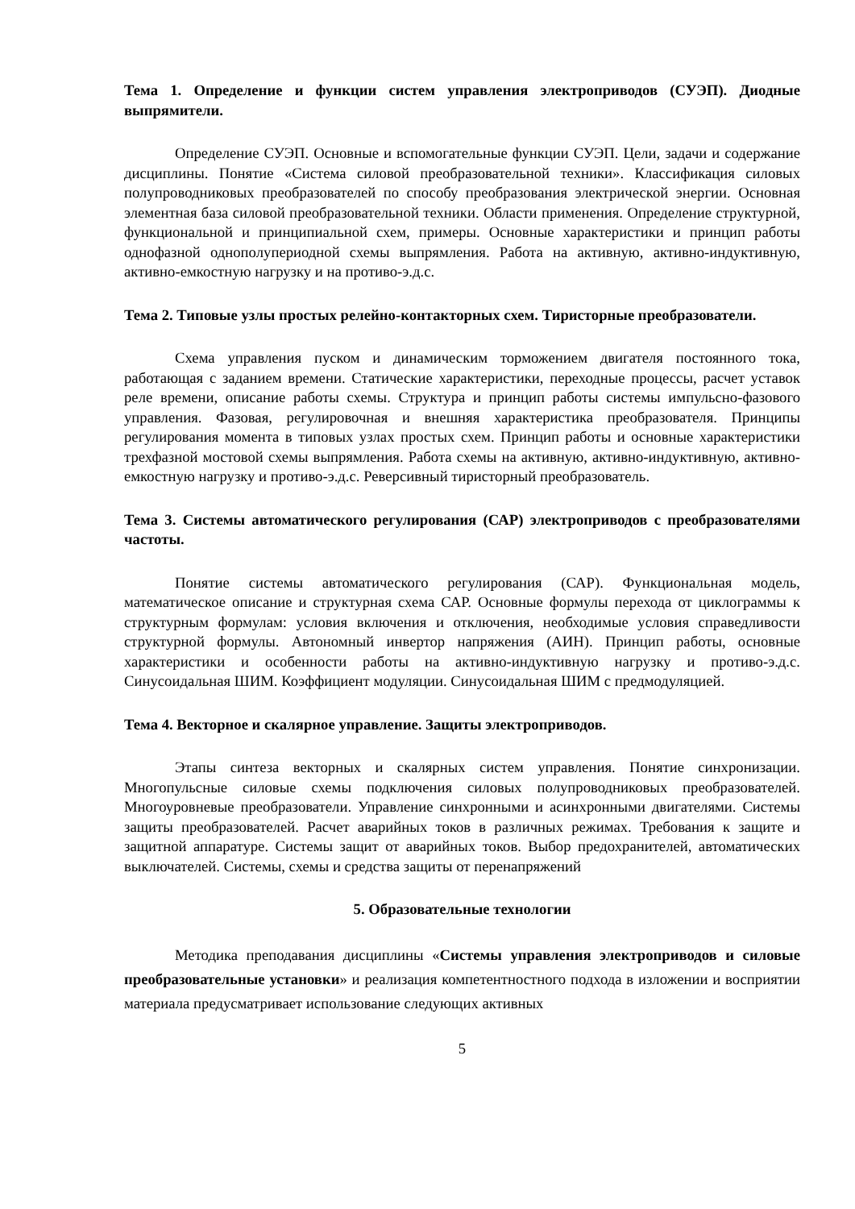Тема 1. Определение и функции систем управления электроприводов (СУЭП). Диодные выпрямители.
Определение СУЭП. Основные и вспомогательные функции СУЭП. Цели, задачи и содержание дисциплины. Понятие «Система силовой преобразовательной техники». Классификация силовых полупроводниковых преобразователей по способу преобразования электрической энергии. Основная элементная база силовой преобразовательной техники. Области применения. Определение структурной, функциональной и принципиальной схем, примеры. Основные характеристики и принцип работы однофазной однополупериодной схемы выпрямления. Работа на активную, активно-индуктивную, активно-емкостную нагрузку и на противо-э.д.с.
Тема 2. Типовые узлы простых релейно-контакторных схем. Тиристорные преобразователи.
Схема управления пуском и динамическим торможением двигателя постоянного тока, работающая с заданием времени. Статические характеристики, переходные процессы, расчет уставок реле времени, описание работы схемы. Структура и принцип работы системы импульсно-фазового управления. Фазовая, регулировочная и внешняя характеристика преобразователя. Принципы регулирования момента в типовых узлах простых схем. Принцип работы и основные характеристики трехфазной мостовой схемы выпрямления. Работа схемы на активную, активно-индуктивную, активно-емкостную нагрузку и противо-э.д.с. Реверсивный тиристорный преобразователь.
Тема 3. Системы автоматического регулирования (САР) электроприводов с преобразователями частоты.
Понятие системы автоматического регулирования (САР). Функциональная модель, математическое описание и структурная схема САР. Основные формулы перехода от циклограммы к структурным формулам: условия включения и отключения, необходимые условия справедливости структурной формулы. Автономный инвертор напряжения (АИН). Принцип работы, основные характеристики и особенности работы на активно-индуктивную нагрузку и противо-э.д.с. Синусоидальная ШИМ. Коэффициент модуляции. Синусоидальная ШИМ с предмодуляцией.
Тема 4. Векторное и скалярное управление. Защиты электроприводов.
Этапы синтеза векторных и скалярных систем управления. Понятие синхронизации. Многопульсные силовые схемы подключения силовых полупроводниковых преобразователей. Многоуровневые преобразователи. Управление синхронными и асинхронными двигателями. Системы защиты преобразователей. Расчет аварийных токов в различных режимах. Требования к защите и защитной аппаратуре. Системы защит от аварийных токов. Выбор предохранителей, автоматических выключателей. Системы, схемы и средства защиты от перенапряжений
5. Образовательные технологии
Методика преподавания дисциплины «Системы управления электроприводов и силовые преобразовательные установки» и реализация компетентностного подхода в изложении и восприятии материала предусматривает использование следующих активных
5